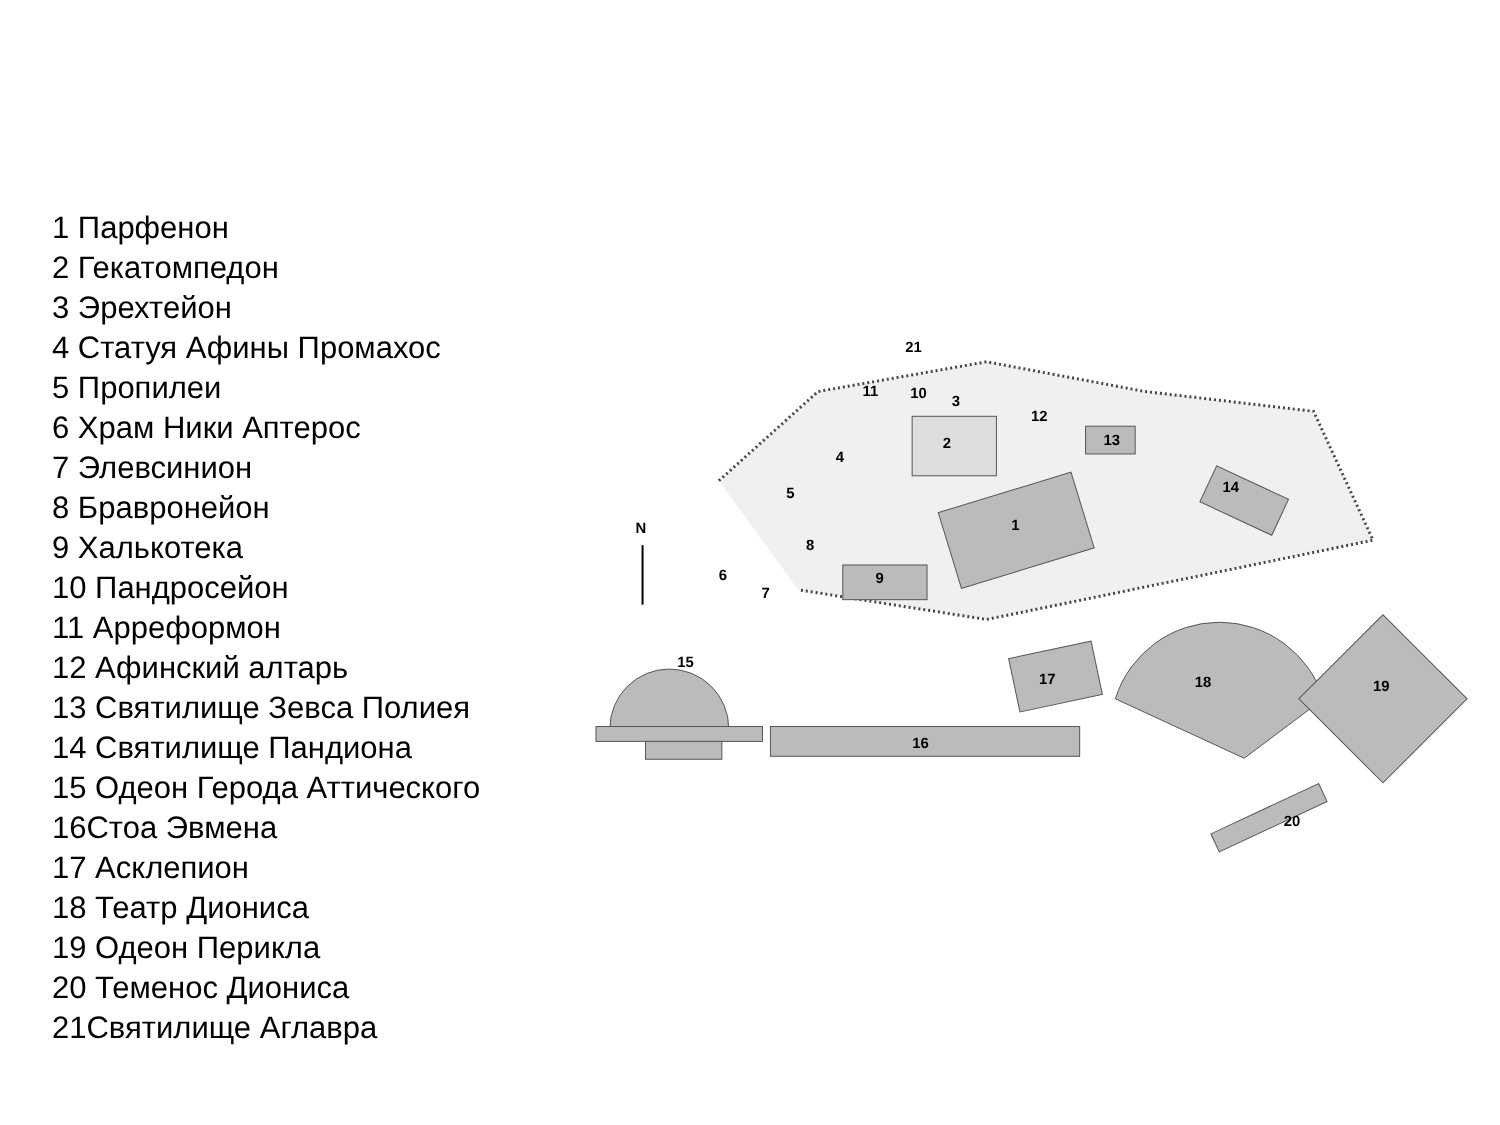1 Парфенон
2 Гекатомпедон
3 Эрехтейон
4 Статуя Афины Промахос
5 Пропилеи
6 Храм Ники Аптерос
7 Элевсинион
8 Бравронейон
9 Халькотека
10 Пандросейон
11 Арреформон
12 Афинский алтарь
13 Святилище Зевса Полиея
14 Святилище Пандиона
15 Одеон Герода Аттического
16Стоа Эвмена
17 Асклепион
18 Театр Диониса
19 Одеон Перикла
20 Теменос Диониса
21Святилище Аглавра
1
2
3
4
5
6
7
8
9
10
11
12
13
14
15
16
17
18
19
20
21
N